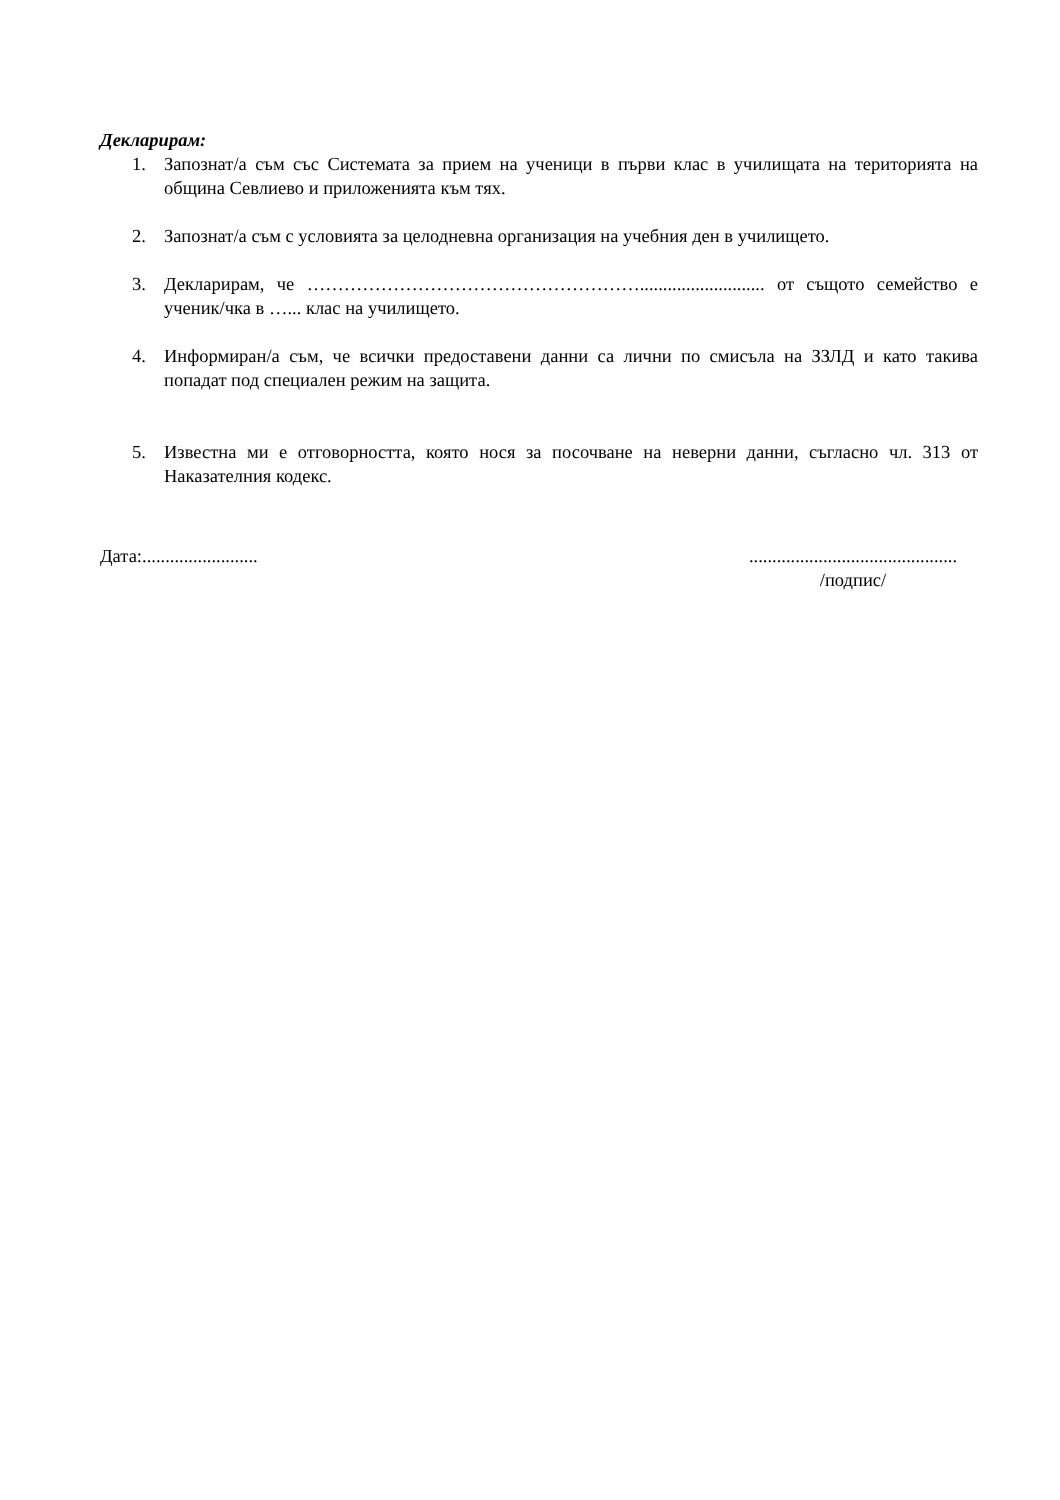Декларирам:
1. Запознат/а съм със Системата за прием на ученици в първи клас в училищата на територията на община Севлиево и приложенията към тях.
2. Запознат/а съм с условията за целодневна организация на учебния ден в училището.
3. Декларирам, че ………………………………………………........................... от същото семейство е ученик/чка в …... клас на училището.
4. Информиран/а съм, че всички предоставени данни са лични по смисъла на ЗЗЛД и като такива попадат под специален режим на защита.
5. Известна ми е отговорността, която нося за посочване на неверни данни, съгласно чл. 313 от Наказателния кодекс.
Дата:......................... .............................................
/подпис/